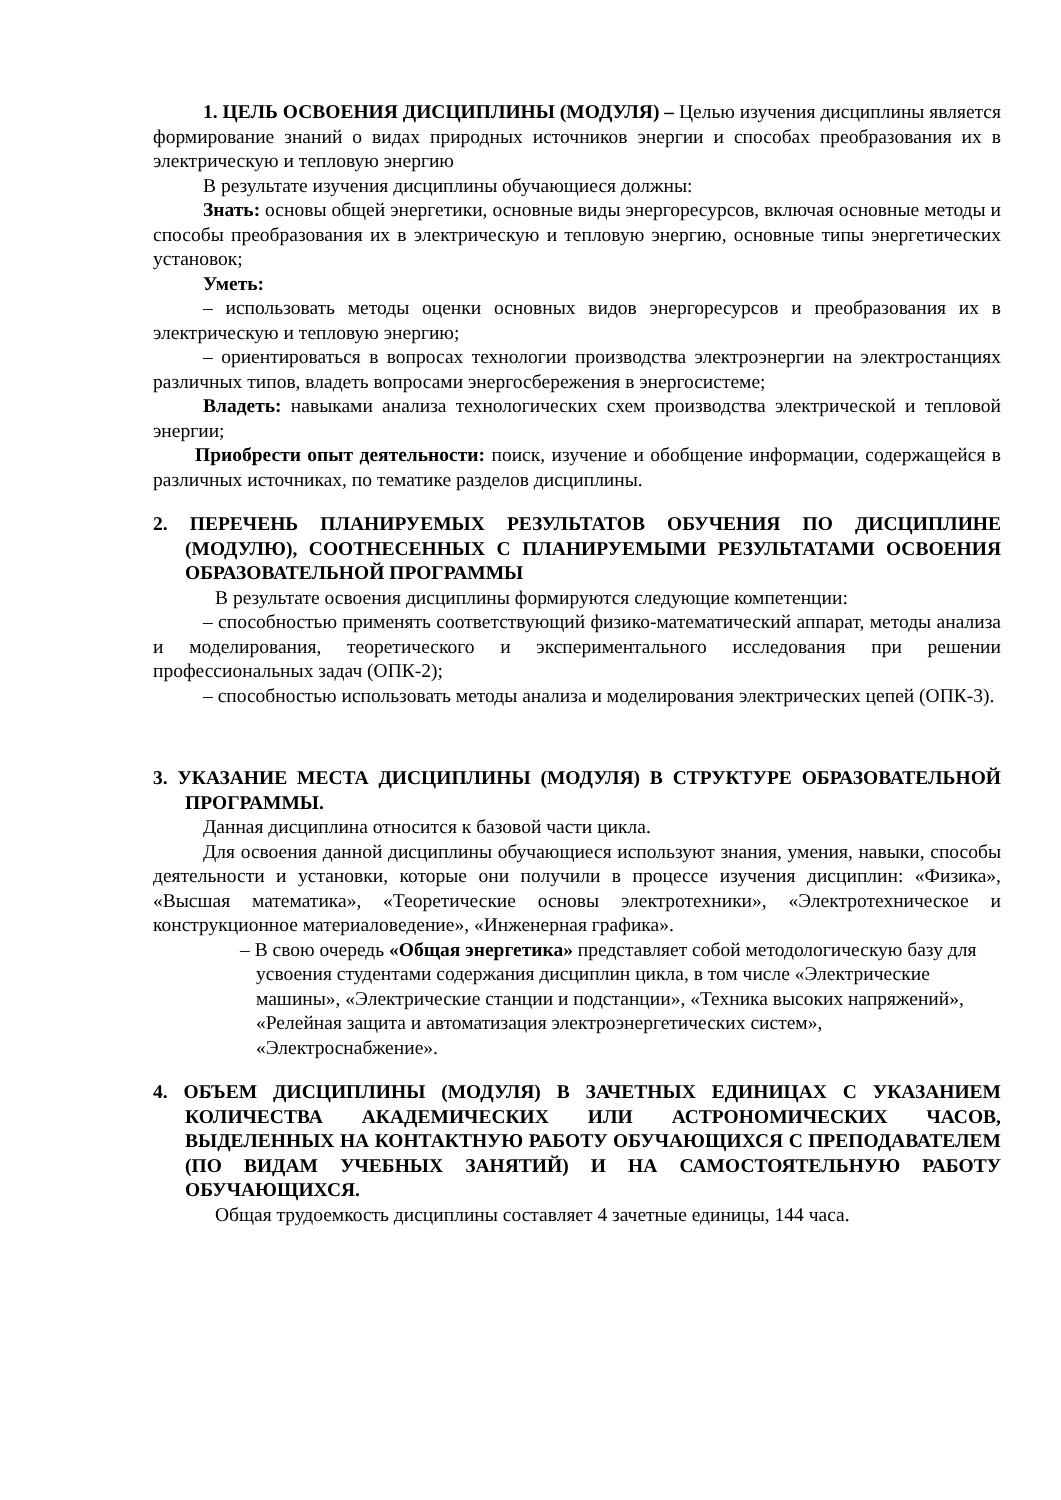1. ЦЕЛЬ ОСВОЕНИЯ ДИСЦИПЛИНЫ (МОДУЛЯ) – Целью изучения дисциплины является формирование знаний о видах природных источников энергии и способах преобразования их в электрическую и тепловую энергию
В результате изучения дисциплины обучающиеся должны:
Знать: основы общей энергетики, основные виды энергоресурсов, включая основные методы и способы преобразования их в электрическую и тепловую энергию, основные типы энергетических установок;
Уметь:
– использовать методы оценки основных видов энергоресурсов и преобразования их в электрическую и тепловую энергию;
– ориентироваться в вопросах технологии производства электроэнергии на электростанциях различных типов, владеть вопросами энергосбережения в энергосистеме;
Владеть: навыками анализа технологических схем производства электрической и тепловой энергии;
Приобрести опыт деятельности: поиск, изучение и обобщение информации, содержащейся в различных источниках, по тематике разделов дисциплины.
2. ПЕРЕЧЕНЬ ПЛАНИРУЕМЫХ РЕЗУЛЬТАТОВ ОБУЧЕНИЯ ПО ДИСЦИПЛИНЕ (МОДУЛЮ), СООТНЕСЕННЫХ С ПЛАНИРУЕМЫМИ РЕЗУЛЬТАТАМИ ОСВОЕНИЯ ОБРАЗОВАТЕЛЬНОЙ ПРОГРАММЫ
В результате освоения дисциплины формируются следующие компетенции:
– способностью применять соответствующий физико-математический аппарат, методы анализа и моделирования, теоретического и экспериментального исследования при решении профессиональных задач (ОПК-2);
– способностью использовать методы анализа и моделирования электрических цепей (ОПК-3).
3. УКАЗАНИЕ МЕСТА ДИСЦИПЛИНЫ (МОДУЛЯ) В СТРУКТУРЕ ОБРАЗОВАТЕЛЬНОЙ ПРОГРАММЫ.
Данная дисциплина относится к базовой части цикла.
Для освоения данной дисциплины обучающиеся используют знания, умения, навыки, способы деятельности и установки, которые они получили в процессе изучения дисциплин: «Физика», «Высшая математика», «Теоретические основы электротехники», «Электротехническое и конструкционное материаловедение», «Инженерная графика».
– В свою очередь «Общая энергетика» представляет собой методологическую базу для усвоения студентами содержания дисциплин цикла, в том числе «Электрические машины», «Электрические станции и подстанции», «Техника высоких напряжений», «Релейная защита и автоматизация электроэнергетических систем», «Электроснабжение».
4. ОБЪЕМ ДИСЦИПЛИНЫ (МОДУЛЯ) В ЗАЧЕТНЫХ ЕДИНИЦАХ С УКАЗАНИЕМ КОЛИЧЕСТВА АКАДЕМИЧЕСКИХ ИЛИ АСТРОНОМИЧЕСКИХ ЧАСОВ, ВЫДЕЛЕННЫХ НА КОНТАКТНУЮ РАБОТУ ОБУЧАЮЩИХСЯ С ПРЕПОДАВАТЕЛЕМ (ПО ВИДАМ УЧЕБНЫХ ЗАНЯТИЙ) И НА САМОСТОЯТЕЛЬНУЮ РАБОТУ ОБУЧАЮЩИХСЯ.
Общая трудоемкость дисциплины составляет 4 зачетные единицы, 144 часа.